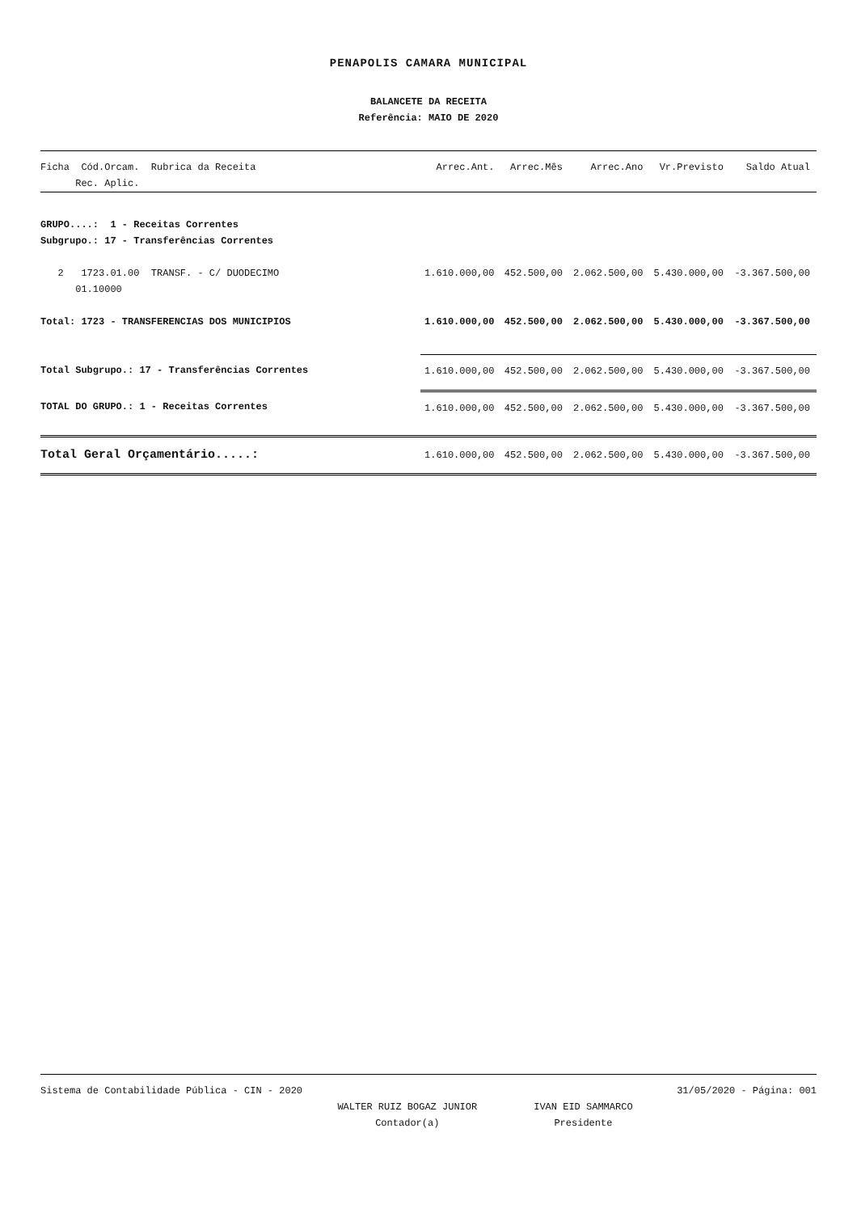PENAPOLIS CAMARA MUNICIPAL
BALANCETE DA RECEITA
Referência: MAIO DE 2020
| Ficha Cód.Orcam. Rubrica da Receita Rec. Aplic. | Arrec.Ant. | Arrec.Mês | Arrec.Ano | Vr.Previsto | Saldo Atual |
| --- | --- | --- | --- | --- | --- |
| GRUPO....: 1 - Receitas Correntes Subgrupo.: 17 - Transferências Correntes | | | | | |
| 2 1723.01.00 TRANSF. - C/ DUODECIMO 01.10000 | 1.610.000,00 | 452.500,00 | 2.062.500,00 | 5.430.000,00 | -3.367.500,00 |
| Total: 1723 - TRANSFERENCIAS DOS MUNICIPIOS | 1.610.000,00 | 452.500,00 | 2.062.500,00 | 5.430.000,00 | -3.367.500,00 |
| Total Subgrupo.: 17 - Transferências Correntes | 1.610.000,00 | 452.500,00 | 2.062.500,00 | 5.430.000,00 | -3.367.500,00 |
| TOTAL DO GRUPO.: 1 - Receitas Correntes | 1.610.000,00 | 452.500,00 | 2.062.500,00 | 5.430.000,00 | -3.367.500,00 |
| Total Geral Orçamentário.....: | 1.610.000,00 | 452.500,00 | 2.062.500,00 | 5.430.000,00 | -3.367.500,00 |
Sistema de Contabilidade Pública - CIN - 2020 31/05/2020 - Página: 001
WALTER RUIZ BOGAZ JUNIOR
Contador(a)
IVAN EID SAMMARCO
Presidente